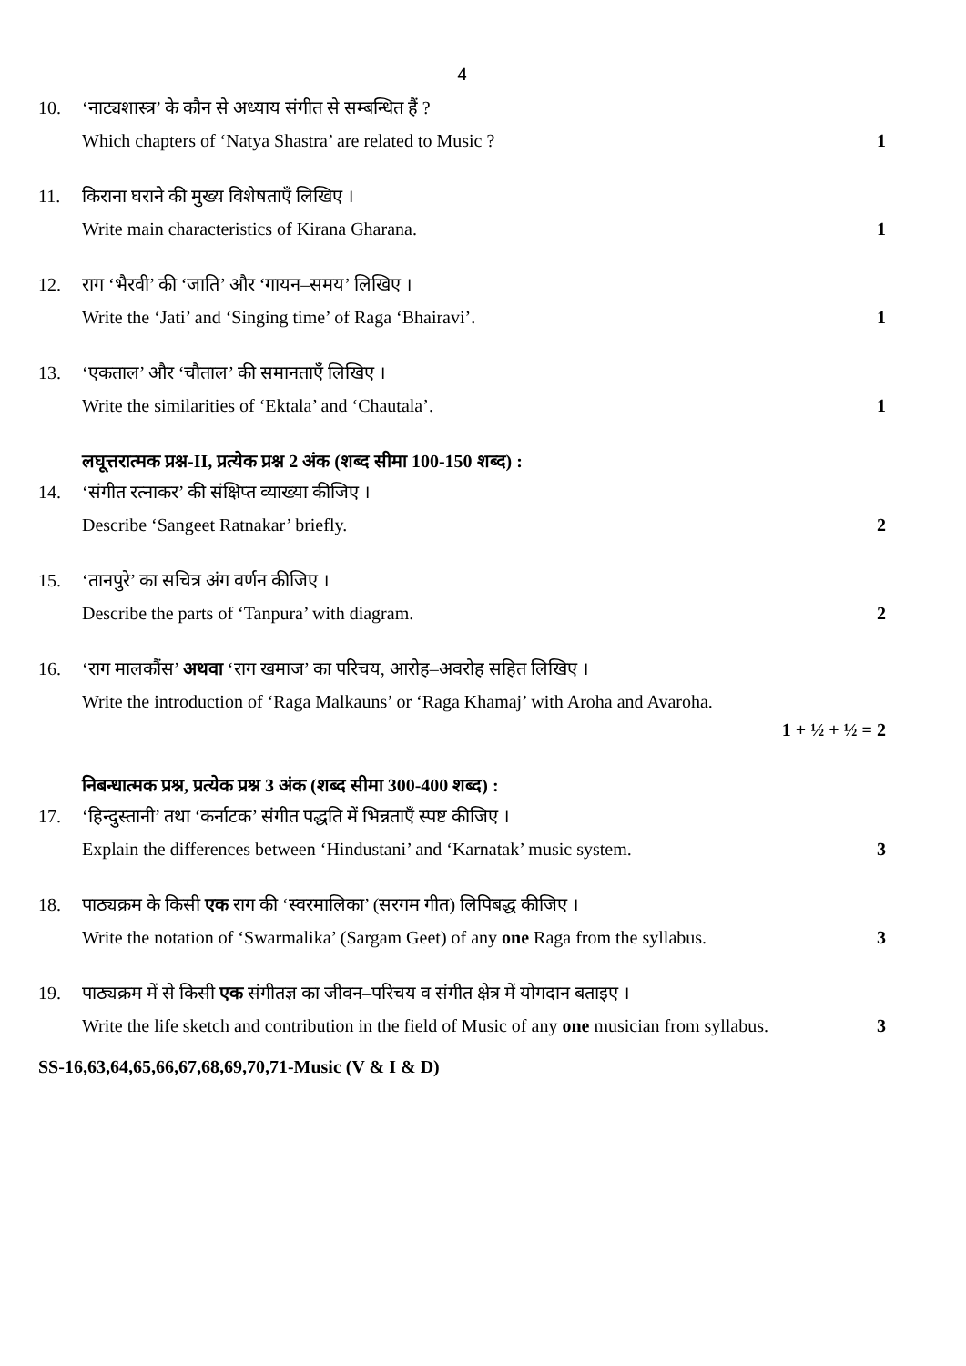4
10. ‘नाट्यशास्त्र’ के कौन से अध्याय संगीत से सम्बन्धित हैं ?
Which chapters of ‘Natya Shastra’ are related to Music ? 1
11. किराना घराने की मुख्य विशेषताएँ लिखिए ।
Write main characteristics of Kirana Gharana. 1
12. राग ‘भैरवी’ की ‘जाति’ और ‘गायन–समय’ लिखिए ।
Write the ‘Jati’ and ‘Singing time’ of Raga ‘Bhairavi’. 1
13. ‘एकताल’ और ‘चौताल’ की समानताएँ लिखिए ।
Write the similarities of ‘Ektala’ and ‘Chautala’. 1
लघूत्तरात्मक प्रश्न-II, प्रत्येक प्रश्न 2 अंक (शब्द सीमा 100-150 शब्द) :
14. ‘संगीत रत्नाकर’ की संक्षिप्त व्याख्या कीजिए ।
Describe ‘Sangeet Ratnakar’ briefly. 2
15. ‘तानपुरे’ का सचित्र अंग वर्णन कीजिए ।
Describe the parts of ‘Tanpura’ with diagram. 2
16. ‘राग मालकौंस’ अथवा ‘राग खमाज’ का परिचय, आरोह–अवरोह सहित लिखिए ।
Write the introduction of ‘Raga Malkauns’ or ‘Raga Khamaj’ with Aroha and Avaroha.
1 + ½ + ½ = 2
निबन्धात्मक प्रश्न, प्रत्येक प्रश्न 3 अंक (शब्द सीमा 300-400 शब्द) :
17. ‘हिन्दुस्तानी’ तथा ‘कर्नाटक’ संगीत पद्धति में भिन्नताएँ स्पष्ट कीजिए ।
Explain the differences between ‘Hindustani’ and ‘Karnatak’ music system. 3
18. पाठ्यक्रम के किसी एक राग की ‘स्वरमालिका’ (सरगम गीत) लिपिबद्ध कीजिए ।
Write the notation of ‘Swarmalika’ (Sargam Geet) of any one Raga from the syllabus. 3
19. पाठ्यक्रम में से किसी एक संगीतज्ञ का जीवन–परिचय व संगीत क्षेत्र में योगदान बताइए ।
Write the life sketch and contribution in the field of Music of any one musician from syllabus. 3
SS-16,63,64,65,66,67,68,69,70,71-Music (V & I & D)